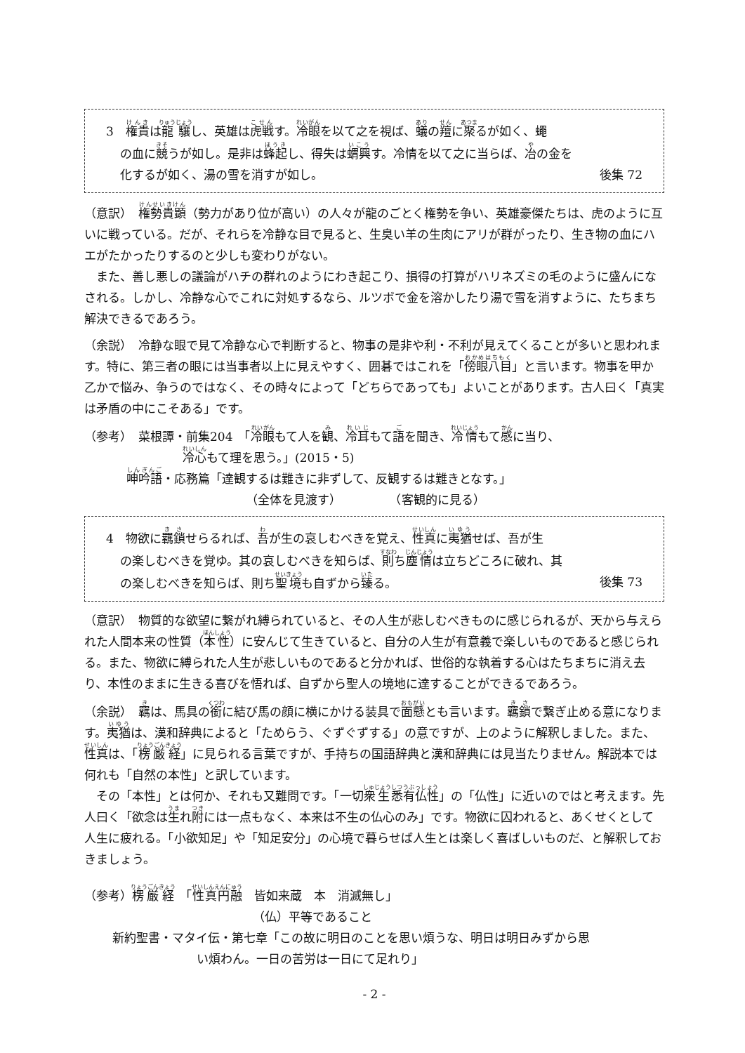3　権貴は龍驤し、英雄は虎戦す。冷眼を以て之を視ば、蟻の羶に聚るが如く、蠅
の血に競うが如し。是非は蜂起し、得失は蝟興す。冷情を以て之に当らば、冶の金を
化するが如く、湯の雪を消すが如し。 後集 72
（意訳）　権勢貴顕（勢力があり位が高い）の人々が龍のごとく権勢を争い、英雄豪傑たちは、虎のように互いに戦っている。だが、それらを冷静な目で見ると、生臭い羊の生肉にアリが群がったり、生き物の血にハエがたかったりするのと少しも変わりがない。
　また、善し悪しの議論がハチの群れのようにわき起こり、損得の打算がハリネズミの毛のように盛んになされる。しかし、冷静な心でこれに対処するなら、ルツボで金を溶かしたり湯で雪を消すように、たちまち解決できるであろう。
（余説）　冷静な眼で見て冷静な心で判断すると、物事の是非や利・不利が見えてくることが多いと思われます。特に、第三者の眼には当事者以上に見えやすく、囲碁ではこれを「傍眼八目」と言います。物事を甲か乙かで悩み、争うのではなく、その時々によって「どちらであっても」よいことがあります。古人曰く「真実は矛盾の中にこそある」です。
（参考）　菜根譚・前集204　「冷眼もて人を観、冷耳もて語を聞き、冷情もて感に当り、
冷心もて理を思う。」(2015・5)
呻吟語・応務篇「達観するは難きに非ずして、反観するは難きとなす。」
（全体を見渡す）　　　　　（客観的に見る）
4　物欲に羈鎖せらるれば、吾が生の哀しむべきを覚え、性真に夷猶せば、吾が生
の楽しむべきを覚ゆ。其の哀しむべきを知らば、則ち塵情は立ちどころに破れ、其
の楽しむべきを知らば、則ち聖境も自ずから臻る。 後集 73
（意訳）　物質的な欲望に繋がれ縛られていると、その人生が悲しむべきものに感じられるが、天から与えられた人間本来の性質（本性）に安んじて生きていると、自分の人生が有意義で楽しいものであると感じられる。また、物欲に縛られた人生が悲しいものであると分かれば、世俗的な執着する心はたちまちに消え去り、本性のままに生きる喜びを悟れば、自ずから聖人の境地に達することができるであろう。
（余説）　羈は、馬具の銜に結び馬の顔に横にかける装具で面懸とも言います。羈鎖で繋ぎ止める意になります。夷猶は、漢和辞典によると「ためらう、ぐずぐずする」の意ですが、上のように解釈しました。また、性真は、「楞厳経」に見られる言葉ですが、手持ちの国語辞典と漢和辞典には見当たりません。解説本では何れも「自然の本性」と訳しています。
　その「本性」とは何か、それも又難問です。「一切衆生悉有仏性」の「仏性」に近いのではと考えます。先人曰く「欲念は生れ附には一点もなく、本来は不生の仏心のみ」です。物欲に囚われると、あくせくとして人生に疲れる。「小欲知足」や「知足安分」の心境で暮らせば人生とは楽しく喜ばしいものだ、と解釈しておきましょう。
（参考）楞厳経　「性真円融　皆如来蔵　本　消滅無し」
（仏）平等であること
新約聖書・マタイ伝・第七章「この故に明日のことを思い煩うな、明日は明日みずから思
い煩わん。一日の苦労は一日にて足れり」
- 2 -